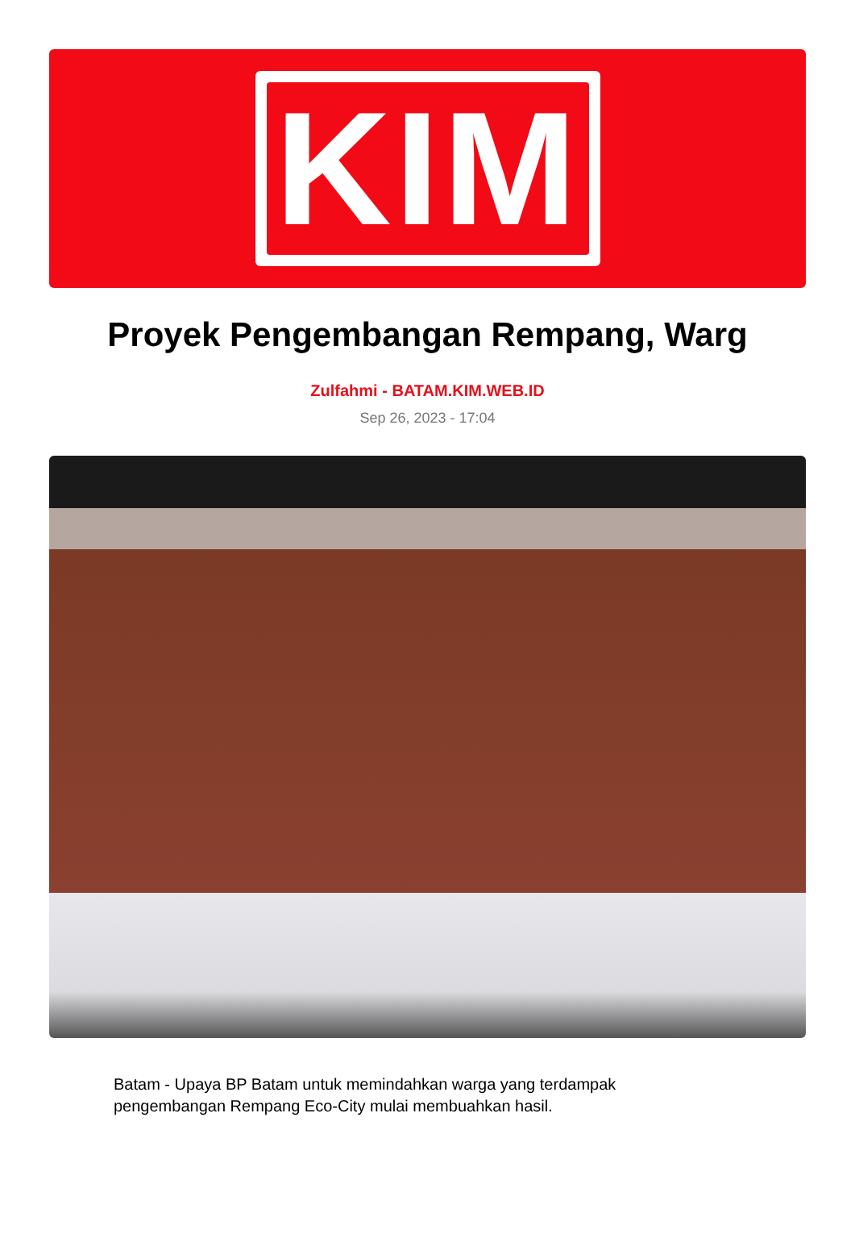KIM
Proyek Pengembangan Rempang, Warg
Zulfahmi - BATAM.KIM.WEB.ID
Sep 26, 2023 - 17:04
Batam - Upaya BP Batam untuk memindahkan warga yang terdampak pengembangan Rempang Eco-City mulai membuahkan hasil.